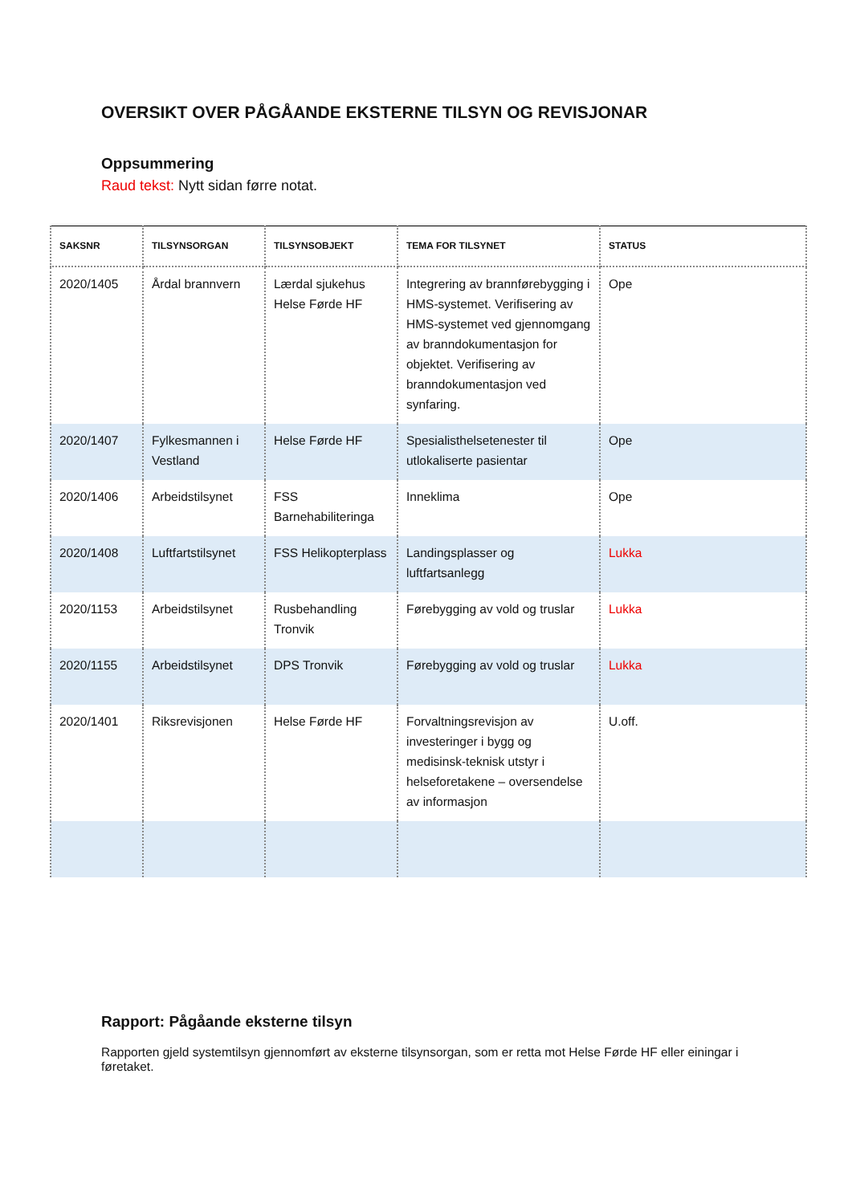OVERSIKT OVER PÅGÅANDE EKSTERNE TILSYN OG REVISJONAR
Oppsummering
Raud tekst: Nytt sidan førre notat.
| SAKSNR | TILSYNSORGAN | TILSYNSOBJEKT | TEMA FOR TILSYNET | STATUS |
| --- | --- | --- | --- | --- |
| 2020/1405 | Årdal brannvern | Lærdal sjukehus Helse Førde HF | Integrering av brannførebygging i HMS-systemet. Verifisering av HMS-systemet ved gjennomgang av branndokumentasjon for objektet. Verifisering av branndokumentasjon ved synfaring. | Ope |
| 2020/1407 | Fylkesmannen i Vestland | Helse Førde HF | Spesialisthelsetenester til utlokaliserte pasientar | Ope |
| 2020/1406 | Arbeidstilsynet | FSS Barnehabiliteringa | Inneklima | Ope |
| 2020/1408 | Luftfartstilsynet | FSS Helikopterplass | Landingsplasser og luftfartsanlegg | Lukka |
| 2020/1153 | Arbeidstilsynet | Rusbehandling Tronvik | Førebygging av vold og truslar | Lukka |
| 2020/1155 | Arbeidstilsynet | DPS Tronvik | Førebygging av vold og truslar | Lukka |
| 2020/1401 | Riksrevisjonen | Helse Førde HF | Forvaltningsrevisjon av investeringer i bygg og medisinsk-teknisk utstyr i helseforetakene – oversendelse av informasjon | U.off. |
Rapport: Pågåande eksterne tilsyn
Rapporten gjeld systemtilsyn gjennomført av eksterne tilsynsorgan, som er retta mot Helse Førde HF eller einingar i føretaket.